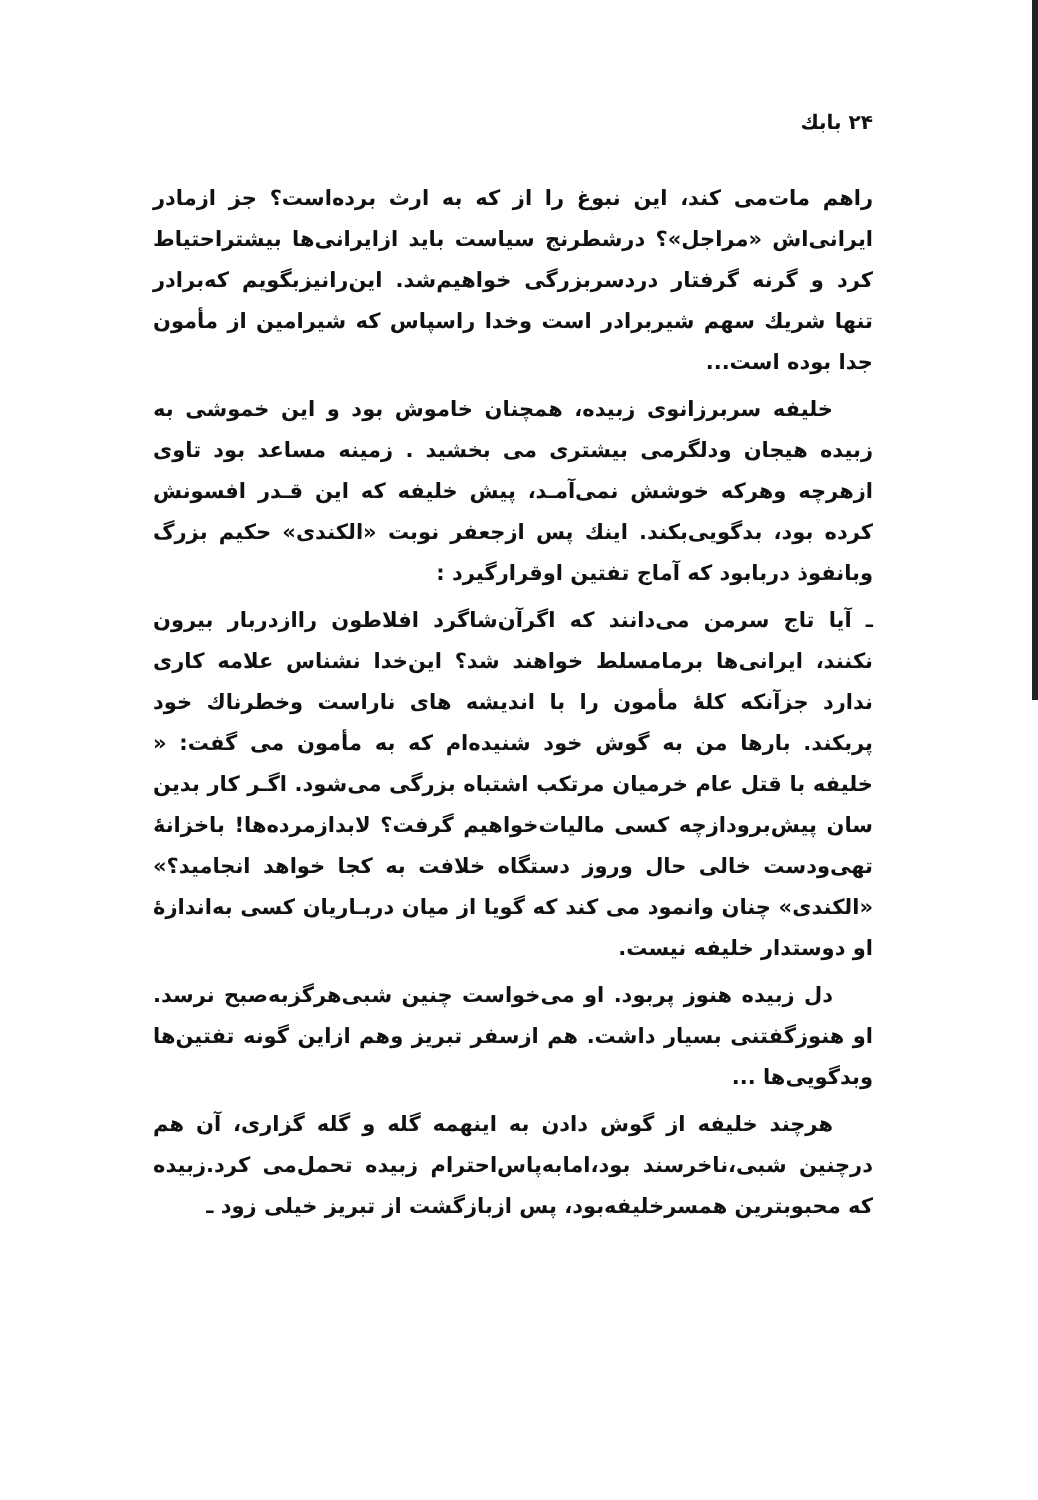۲۴ بابك
راهم مات‌می کند، این نبوغ را از که به ارث برده‌است؟ جز ازمادر ایرانی‌اش «مراجل»؟ درشطرنج سیاست باید ازایرانی‌ها بیشتراحتیاط کرد و گرنه گرفتار دردسربزرگی خواهیم‌شد. این‌رانیزبگویم که‌برادر تنها شریك سهم شیربرادر است وخدا راسپاس که شیرامین از مأمون جدا بوده است...
خلیفه سربرزانوی زبیده، همچنان خاموش بود و این خموشی به زبیده هیجان ودلگرمی بیشتری می بخشید . زمینه مساعد بود تاوی ازهرچه وهرکه خوشش نمی‌آمـد، پیش خلیفه که این قـدر افسونش کرده بود، بدگویی‌بکند. اینك پس ازجعفر نوبت «الکندی» حکیم بزرگ وبانفوذ دربابود که آماج تفتین اوقرارگیرد :
ـ آیا تاج سرمن می‌دانند که اگرآن‌شاگرد افلاطون راازدربار بیرون نکنند، ایرانی‌ها برمامسلط خواهند شد؟ این‌خدا نشناس علامه کاری ندارد جزآنکه کلهٔ مأمون را با اندیشه های ناراست وخطرناك خود پربکند. بارها من به گوش خود شنیده‌ام که به مأمون می گفت: « خلیفه با قتل عام خرمیان مرتکب اشتباه بزرگی می‌شود. اگـر کار بدین سان پیش‌برودازچه کسی مالیات‌خواهیم گرفت؟ لابدازمرده‌ها! باخزانهٔ تهی‌ودست خالی حال وروز دستگاه خلافت به کجا خواهد انجامید؟» «الکندی» چنان وانمود می کند که گویا از میان دربـاریان کسی به‌اندازهٔ او دوستدار خلیفه نیست.
دل زبیده هنوز پربود. او می‌خواست چنین شبی‌هرگزبه‌صبح نرسد. او هنوزگفتنی بسیار داشت. هم ازسفر تبریز وهم ازاین گونه تفتین‌ها وبدگویی‌ها ...
هرچند خلیفه از گوش دادن به اینهمه گله و گله گزاری، آن هم درچنین شبی،ناخرسند بود،امابه‌پاس‌احترام زبیده تحمل‌می کرد.زبیده که محبوبترین همسرخلیفه‌بود، پس ازبازگشت از تبریز خیلی زود ـ